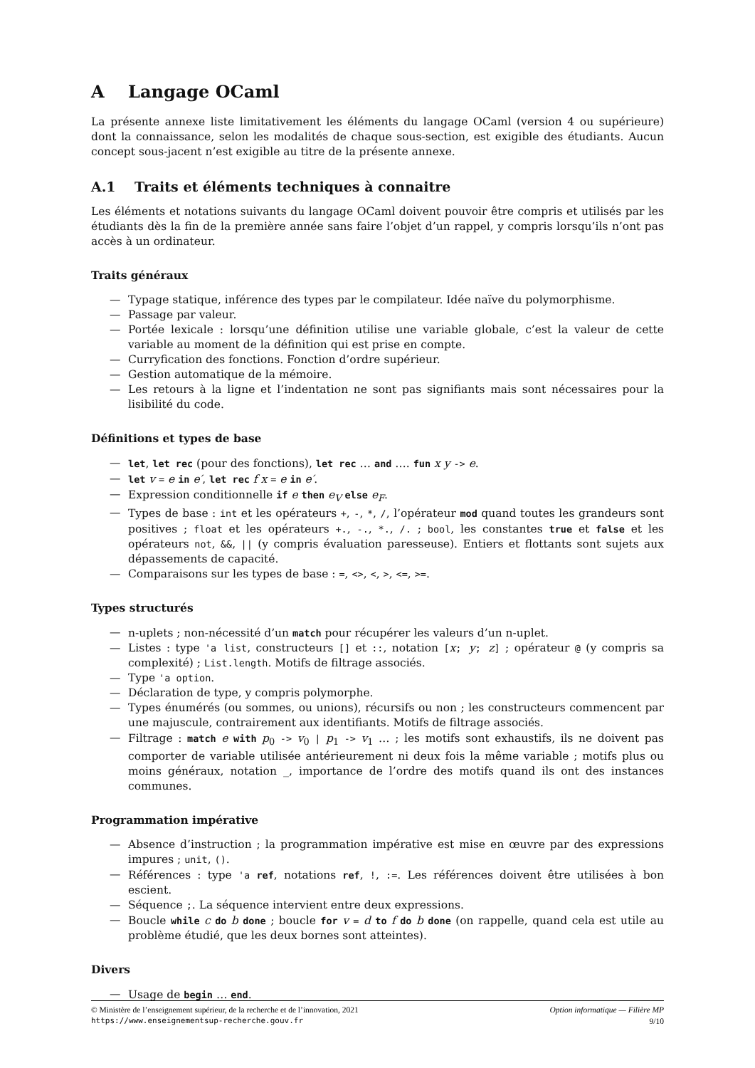A Langage OCaml
La présente annexe liste limitativement les éléments du langage OCaml (version 4 ou supérieure) dont la connaissance, selon les modalités de chaque sous-section, est exigible des étudiants. Aucun concept sous-jacent n’est exigible au titre de la présente annexe.
A.1 Traits et éléments techniques à connaitre
Les éléments et notations suivants du langage OCaml doivent pouvoir être compris et utilisés par les étudiants dès la fin de la première année sans faire l’objet d’un rappel, y compris lorsqu’ils n’ont pas accès à un ordinateur.
Traits généraux
— Typage statique, inférence des types par le compilateur. Idée naïve du polymorphisme.
— Passage par valeur.
— Portée lexicale : lorsqu’une définition utilise une variable globale, c’est la valeur de cette variable au moment de la définition qui est prise en compte.
— Curryfication des fonctions. Fonction d’ordre supérieur.
— Gestion automatique de la mémoire.
— Les retours à la ligne et l’indentation ne sont pas signifiants mais sont nécessaires pour la lisibilité du code.
Définitions et types de base
— let, let rec (pour des fonctions), let rec … and …. fun x y -> e.
— let v = e in e′, let rec f x = e in e′.
— Expression conditionnelle if e then e<sub>V</sub> else e<sub>F</sub>.
— Types de base : int et les opérateurs +, -, *, /, l’opérateur mod quand toutes les grandeurs sont positives ; float et les opérateurs +., -., *., /. ; bool, les constantes true et false et les opérateurs not, &&, || (y compris évaluation paresseuse). Entiers et flottants sont sujets aux dépassements de capacité.
— Comparaisons sur les types de base : =, <>, <, >, <=, >=.
Types structurés
— n-uplets ; non-nécessité d’un match pour récupérer les valeurs d’un n-uplet.
— Listes : type 'a list, constructeurs [] et ::, notation [x; y; z] ; opérateur @ (y compris sa complexité) ; List.length. Motifs de filtrage associés.
— Type 'a option.
— Déclaration de type, y compris polymorphe.
— Types énumérés (ou sommes, ou unions), récursifs ou non ; les constructeurs commencent par une majuscule, contrairement aux identifiants. Motifs de filtrage associés.
— Filtrage : match e with p<sub>0</sub> -> v<sub>0</sub> | p<sub>1</sub> -> v<sub>1</sub> … ; les motifs sont exhaustifs, ils ne doivent pas comporter de variable utilisée antérieurement ni deux fois la même variable ; motifs plus ou moins généraux, notation _, importance de l’ordre des motifs quand ils ont des instances communes.
Programmation impérative
— Absence d’instruction ; la programmation impérative est mise en œuvre par des expressions impures ; unit, ().
— Références : type 'a ref, notations ref, !, :=. Les références doivent être utilisées à bon escient.
— Séquence ;. La séquence intervient entre deux expressions.
— Boucle while c do b done ; boucle for v = d to f do b done (on rappelle, quand cela est utile au problème étudié, que les deux bornes sont atteintes).
Divers
— Usage de begin … end.
© Ministère de l’enseignement supérieur, de la recherche et de l’innovation, 2021 Option informatique — Filière MP
https://www.enseignementsup-recherche.gouv.fr 9/10